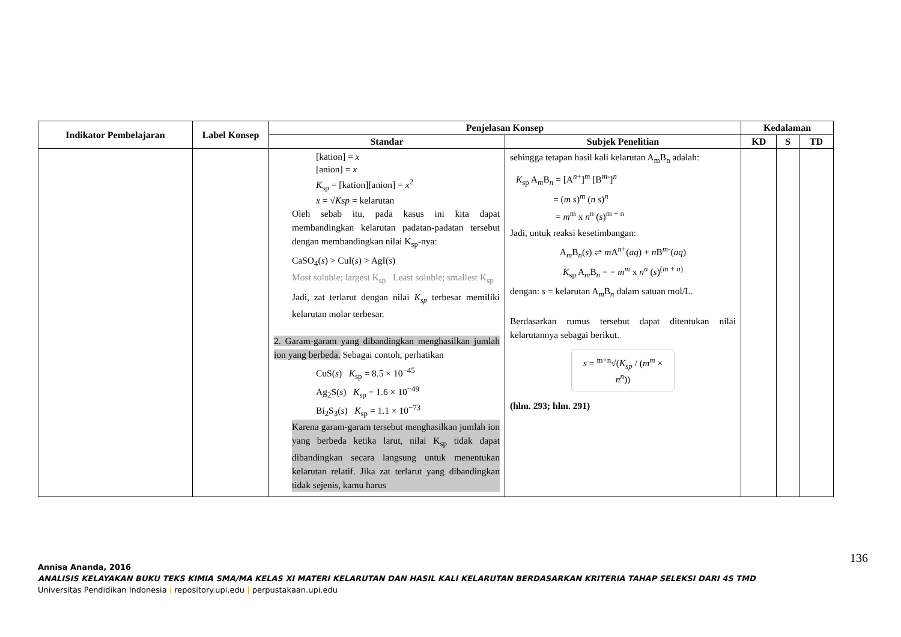| Indikator Pembelajaran | Label Konsep | Penjelasan Konsep | | Kedalaman | | |
| --- | --- | --- | --- | --- | --- | --- |
| | | Standar | Subjek Penelitian | KD | S | TD |
| | | [kation] = x [anion] = x K<sub>sp</sub> = [kation][anion] = x<sup>2</sup> x = √ Ksp = kelarutan Oleh sebab itu, pada kasus ini kita dapat membandingkan kelarutan padatan-padatan tersebut dengan membandingkan nilai K<sub>sp</sub>-nya: CaSO<sub>4</sub>( s ) > CuI( s ) > AgI( s ) Most soluble; largest K<sub>sp</sub> Least soluble; smallest K<sub>sp</sub> Jadi, zat terlarut dengan nilai K<sub>sp</sub> terbesar memiliki kelarutan molar terbesar. 2. Garam-garam yang dibandingkan menghasilkan jumlah ion yang berbeda. Sebagai contoh, perhatikan CuS( s ) K<sub>sp</sub> = 8.5 × 10<sup>−45</sup> Ag<sub>2</sub>S( s ) K<sub>sp</sub> = 1.6 × 10<sup>−49</sup> Bi<sub>2</sub>S<sub>3</sub>( s ) K<sub>sp</sub> = 1.1 × 10<sup>−73</sup> Karena garam-garam tersebut menghasilkan jumlah ion yang berbeda ketika larut, nilai K<sub>sp</sub> tidak dapat dibandingkan secara langsung untuk menentukan kelarutan relatif. Jika zat terlarut yang dibandingkan tidak sejenis, kamu harus | sehingga tetapan hasil kali kelarutan A<sub>m</sub>B<sub>n</sub> adalah: K<sub>sp</sub> A<sub>m</sub>B<sub>n</sub> = [A<sup>n+</sup>]<sup>m</sup> [B<sup>m-</sup>]<sup>n</sup> = ( m s )<sup>m</sup> ( n s )<sup>n</sup> = m<sup>m</sup> x n<sup>n</sup> ( s )<sup>m + n</sup> Jadi, untuk reaksi kesetimbangan: A<sub>m</sub>B<sub>n</sub>( s ) ⇌ m A<sup>n+</sup>( aq ) + n B<sup>m-</sup>( aq ) K<sub>sp</sub> A<sub>m</sub>B<sub>n</sub> = = m<sup>m</sup> x n<sup>n</sup> ( s )<sup>(m + n)</sup> dengan: s = kelarutan A<sub>m</sub>B<sub>n</sub> dalam satuan mol/L. Berdasarkan rumus tersebut dapat ditentukan nilai kelarutannya sebagai berikut. s = <sup>m+n</sup>√( K<sub>sp</sub> / ( m<sup>m</sup> × n<sup>n</sup>)) (hlm. 293; hlm. 291) | | | |
136
Annisa Ananda, 2016
ANALISIS KELAYAKAN BUKU TEKS KIMIA SMA/MA KELAS XI MATERI KELARUTAN DAN HASIL KALI KELARUTAN BERDASARKAN KRITERIA TAHAP SELEKSI DARI 4S TMD
Universitas Pendidikan Indonesia | repository.upi.edu | perpustakaan.upi.edu